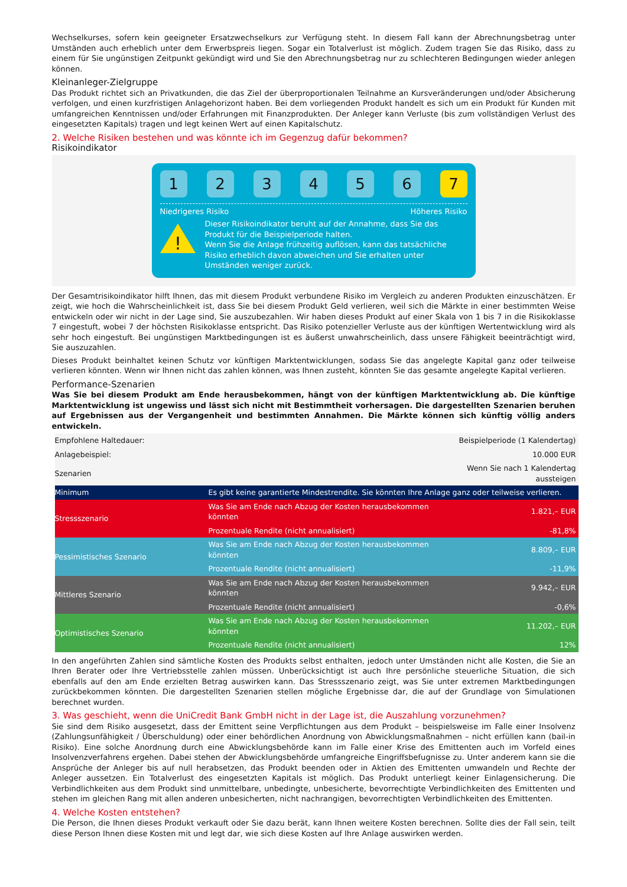Wechselkurses, sofern kein geeigneter Ersatzwechselkurs zur Verfügung steht. In diesem Fall kann der Abrechnungsbetrag unter Umständen auch erheblich unter dem Erwerbspreis liegen. Sogar ein Totalverlust ist möglich. Zudem tragen Sie das Risiko, dass zu einem für Sie ungünstigen Zeitpunkt gekündigt wird und Sie den Abrechnungsbetrag nur zu schlechteren Bedingungen wieder anlegen können.
Kleinanleger-Zielgruppe
Das Produkt richtet sich an Privatkunden, die das Ziel der überproportionalen Teilnahme an Kursveränderungen und/oder Absicherung verfolgen, und einen kurzfristigen Anlagehorizont haben. Bei dem vorliegenden Produkt handelt es sich um ein Produkt für Kunden mit umfangreichen Kenntnissen und/oder Erfahrungen mit Finanzprodukten. Der Anleger kann Verluste (bis zum vollständigen Verlust des eingesetzten Kapitals) tragen und legt keinen Wert auf einen Kapitalschutz.
2. Welche Risiken bestehen und was könnte ich im Gegenzug dafür bekommen?
Risikoindikator
1 2 3 4 5 6 7
Niedrigeres Risiko Höheres Risiko
!
Dieser Risikoindikator beruht auf der Annahme, dass Sie das Produkt für die Beispielperiode halten.
Wenn Sie die Anlage frühzeitig auflösen, kann das tatsächliche Risiko erheblich davon abweichen und Sie erhalten unter Umständen weniger zurück.
Der Gesamtrisikoindikator hilft Ihnen, das mit diesem Produkt verbundene Risiko im Vergleich zu anderen Produkten einzuschätzen. Er zeigt, wie hoch die Wahrscheinlichkeit ist, dass Sie bei diesem Produkt Geld verlieren, weil sich die Märkte in einer bestimmten Weise entwickeln oder wir nicht in der Lage sind, Sie auszubezahlen. Wir haben dieses Produkt auf einer Skala von 1 bis 7 in die Risikoklasse 7 eingestuft, wobei 7 der höchsten Risikoklasse entspricht. Das Risiko potenzieller Verluste aus der künftigen Wertentwicklung wird als sehr hoch eingestuft. Bei ungünstigen Marktbedingungen ist es äußerst unwahrscheinlich, dass unsere Fähigkeit beeinträchtigt wird, Sie auszuzahlen.
Dieses Produkt beinhaltet keinen Schutz vor künftigen Marktentwicklungen, sodass Sie das angelegte Kapital ganz oder teilweise verlieren könnten. Wenn wir Ihnen nicht das zahlen können, was Ihnen zusteht, könnten Sie das gesamte angelegte Kapital verlieren.
Performance-Szenarien
Was Sie bei diesem Produkt am Ende herausbekommen, hängt von der künftigen Marktentwicklung ab. Die künftige Marktentwicklung ist ungewiss und lässt sich nicht mit Bestimmtheit vorhersagen. Die dargestellten Szenarien beruhen auf Ergebnissen aus der Vergangenheit und bestimmten Annahmen. Die Märkte können sich künftig völlig anders entwickeln.
| Empfohlene Haltedauer: | | Beispielperiode (1 Kalendertag) |
| Anlagebeispiel: | | 10.000 EUR |
| Szenarien | | Wenn Sie nach 1 Kalendertag aussteigen |
| Minimum | Es gibt keine garantierte Mindestrendite. Sie könnten Ihre Anlage ganz oder teilweise verlieren. | |
| Stressszenario | Was Sie am Ende nach Abzug der Kosten herausbekommen könnten | 1.821,– EUR |
| | Prozentuale Rendite (nicht annualisiert) | -81,8% |
| Pessimistisches Szenario | Was Sie am Ende nach Abzug der Kosten herausbekommen könnten | 8.809,– EUR |
| | Prozentuale Rendite (nicht annualisiert) | -11,9% |
| Mittleres Szenario | Was Sie am Ende nach Abzug der Kosten herausbekommen könnten | 9.942,– EUR |
| | Prozentuale Rendite (nicht annualisiert) | -0,6% |
| Optimistisches Szenario | Was Sie am Ende nach Abzug der Kosten herausbekommen könnten | 11.202,– EUR |
| | Prozentuale Rendite (nicht annualisiert) | 12% |
In den angeführten Zahlen sind sämtliche Kosten des Produkts selbst enthalten, jedoch unter Umständen nicht alle Kosten, die Sie an Ihren Berater oder Ihre Vertriebsstelle zahlen müssen. Unberücksichtigt ist auch Ihre persönliche steuerliche Situation, die sich ebenfalls auf den am Ende erzielten Betrag auswirken kann. Das Stressszenario zeigt, was Sie unter extremen Marktbedingungen zurückbekommen könnten. Die dargestellten Szenarien stellen mögliche Ergebnisse dar, die auf der Grundlage von Simulationen berechnet wurden.
3. Was geschieht, wenn die UniCredit Bank GmbH nicht in der Lage ist, die Auszahlung vorzunehmen?
Sie sind dem Risiko ausgesetzt, dass der Emittent seine Verpflichtungen aus dem Produkt – beispielsweise im Falle einer Insolvenz (Zahlungsunfähigkeit / Überschuldung) oder einer behördlichen Anordnung von Abwicklungsmaßnahmen – nicht erfüllen kann (bail-in Risiko). Eine solche Anordnung durch eine Abwicklungsbehörde kann im Falle einer Krise des Emittenten auch im Vorfeld eines Insolvenzverfahrens ergehen. Dabei stehen der Abwicklungsbehörde umfangreiche Eingriffsbefugnisse zu. Unter anderem kann sie die Ansprüche der Anleger bis auf null herabsetzen, das Produkt beenden oder in Aktien des Emittenten umwandeln und Rechte der Anleger aussetzen. Ein Totalverlust des eingesetzten Kapitals ist möglich. Das Produkt unterliegt keiner Einlagensicherung. Die Verbindlichkeiten aus dem Produkt sind unmittelbare, unbedingte, unbesicherte, bevorrechtigte Verbindlichkeiten des Emittenten und stehen im gleichen Rang mit allen anderen unbesicherten, nicht nachrangigen, bevorrechtigten Verbindlichkeiten des Emittenten.
4. Welche Kosten entstehen?
Die Person, die Ihnen dieses Produkt verkauft oder Sie dazu berät, kann Ihnen weitere Kosten berechnen. Sollte dies der Fall sein, teilt diese Person Ihnen diese Kosten mit und legt dar, wie sich diese Kosten auf Ihre Anlage auswirken werden.